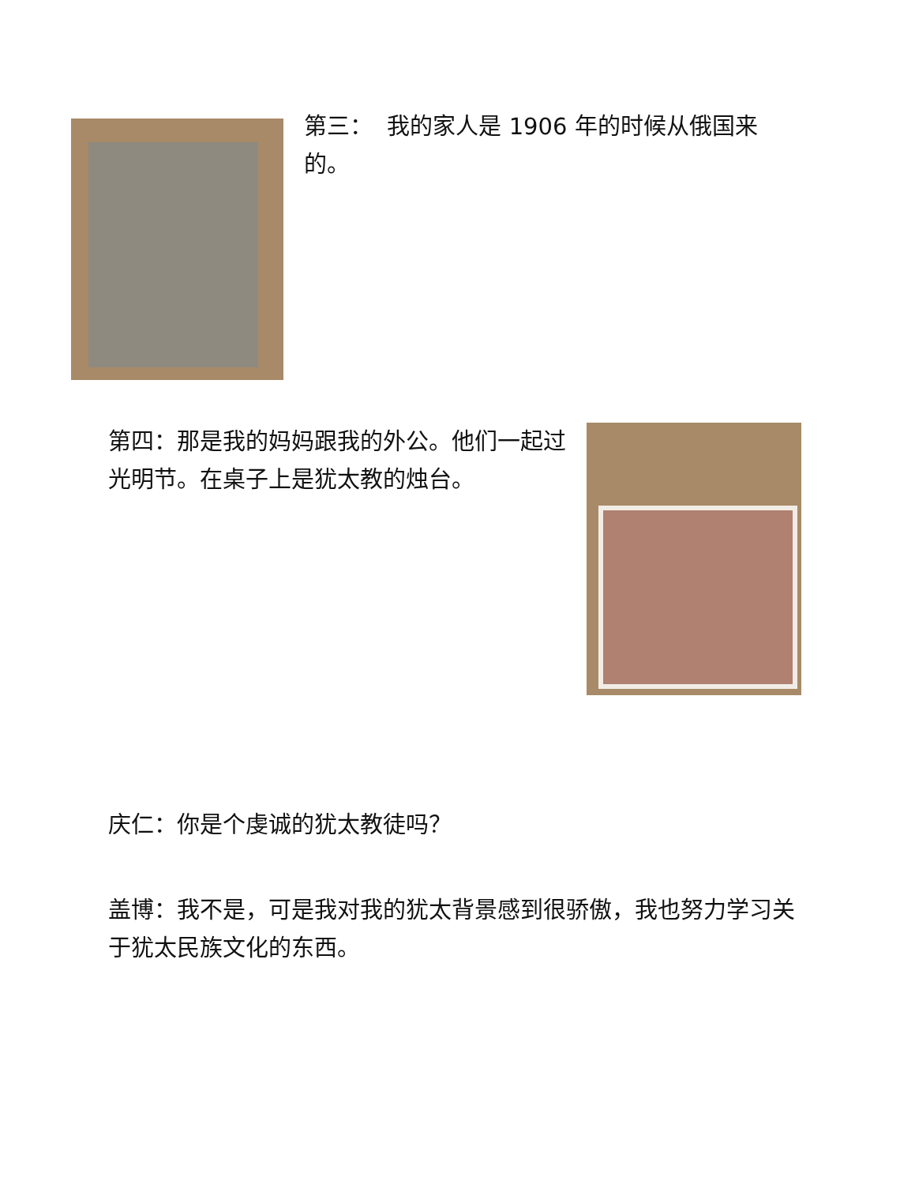第三： 我的家人是 1906 年的时候从俄国来的。
第四：那是我的妈妈跟我的外公。他们一起过光明节。在桌子上是犹太教的烛台。
庆仁：你是个虔诚的犹太教徒吗？
盖博：我不是，可是我对我的犹太背景感到很骄傲，我也努力学习关于犹太民族文化的东西。